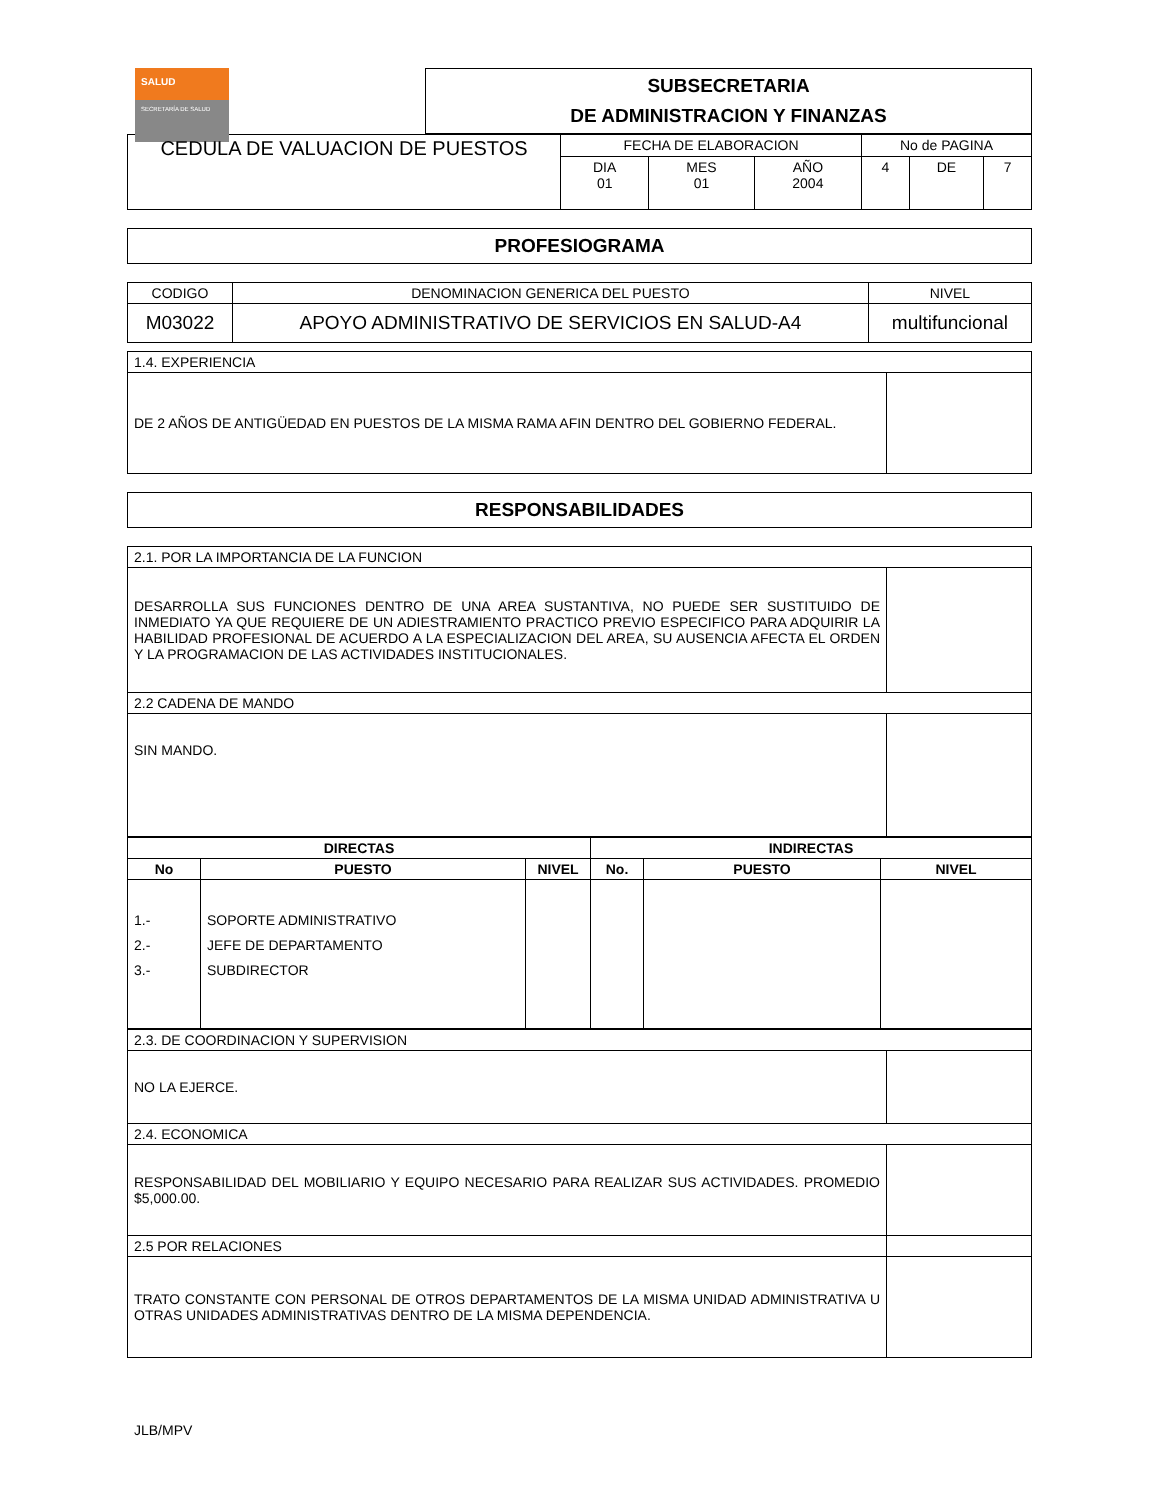SALUD
SECRETARÍA DE SALUD
SUBSECRETARIA
DE ADMINISTRACION Y FINANZAS
| CEDULA DE VALUACION DE PUESTOS | FECHA DE ELABORACION | | | No de PAGINA | | |
| | DIA 01 | MES 01 | AÑO 2004 | 4 | DE | 7 |
PROFESIOGRAMA
| CODIGO | DENOMINACION GENERICA DEL PUESTO | NIVEL |
| M03022 | APOYO ADMINISTRATIVO DE SERVICIOS EN SALUD-A4 | multifuncional |
| 1.4. EXPERIENCIA | |
| DE 2 AÑOS DE ANTIGÜEDAD EN PUESTOS DE LA MISMA RAMA AFIN DENTRO DEL GOBIERNO FEDERAL. | |
RESPONSABILIDADES
| 2.1. POR LA IMPORTANCIA DE LA FUNCION | |
| DESARROLLA SUS FUNCIONES DENTRO DE UNA AREA SUSTANTIVA, NO PUEDE SER SUSTITUIDO DE INMEDIATO YA QUE REQUIERE DE UN ADIESTRAMIENTO PRACTICO PREVIO ESPECIFICO PARA ADQUIRIR LA HABILIDAD PROFESIONAL DE ACUERDO A LA ESPECIALIZACION DEL AREA, SU AUSENCIA AFECTA EL ORDEN Y LA PROGRAMACION DE LAS ACTIVIDADES INSTITUCIONALES. | |
| 2.2 CADENA DE MANDO | |
| SIN MANDO. | |
| DIRECTAS | | | INDIRECTAS | | |
| --- | --- | --- | --- | --- | --- |
| No | PUESTO | NIVEL | No. | PUESTO | NIVEL |
| 1.- 2.- 3.- | SOPORTE ADMINISTRATIVO JEFE DE DEPARTAMENTO SUBDIRECTOR | | | | |
| 2.3. DE COORDINACION Y SUPERVISION | |
| NO LA EJERCE. | |
| 2.4. ECONOMICA | |
| RESPONSABILIDAD DEL MOBILIARIO Y EQUIPO NECESARIO PARA REALIZAR SUS ACTIVIDADES. PROMEDIO $5,000.00. | |
| 2.5 POR RELACIONES | |
| TRATO CONSTANTE CON PERSONAL DE OTROS DEPARTAMENTOS DE LA MISMA UNIDAD ADMINISTRATIVA U OTRAS UNIDADES ADMINISTRATIVAS DENTRO DE LA MISMA DEPENDENCIA. | |
JLB/MPV